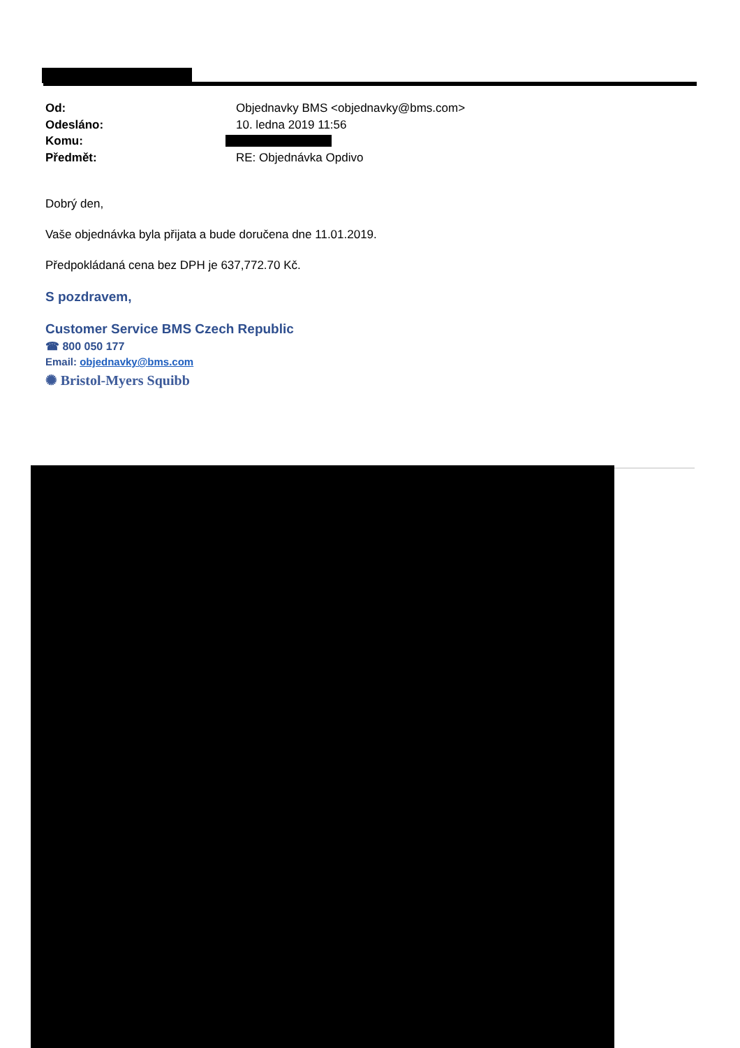Od: Objednavky BMS <objednavky@bms.com>
Odesláno: 10. ledna 2019 11:56
Komu:
Předmět: RE: Objednávka Opdivo
Dobrý den,
Vaše objednávka byla přijata a bude doručena dne 11.01.2019.
Předpokládaná cena bez DPH je 637,772.70 Kč.
S pozdravem,
Customer Service BMS Czech Republic
☎ 800 050 177
Email: objednavky@bms.com
✺ Bristol-Myers Squibb